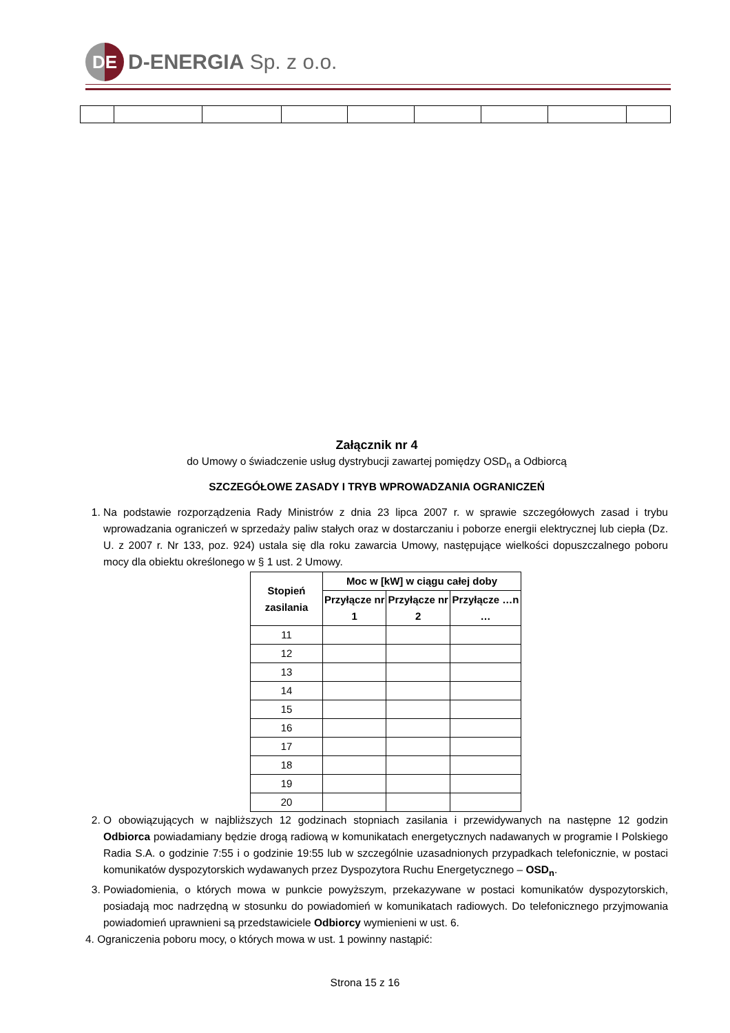DE
D-ENERGIA Sp. z o.o.
Załącznik nr 4
do Umowy o świadczenie usług dystrybucji zawartej pomiędzy OSD<sub>n</sub> a Odbiorcą
SZCZEGÓŁOWE ZASADY I TRYB WPROWADZANIA OGRANICZEŃ
1. Na podstawie rozporządzenia Rady Ministrów z dnia 23 lipca 2007 r. w sprawie szczegółowych zasad i trybu wprowadzania ograniczeń w sprzedaży paliw stałych oraz w dostarczaniu i poborze energii elektrycznej lub ciepła (Dz. U. z 2007 r. Nr 133, poz. 924) ustala się dla roku zawarcia Umowy, następujące wielkości dopuszczalnego poboru mocy dla obiektu określonego w § 1 ust. 2 Umowy.
| Stopień zasilania | Moc w [kW] w ciągu całej doby | | |
| --- | --- | --- | --- |
| | Przyłącze nr 1 | Przyłącze nr 2 | Przyłącze …n … |
| 11 | | | |
| 12 | | | |
| 13 | | | |
| 14 | | | |
| 15 | | | |
| 16 | | | |
| 17 | | | |
| 18 | | | |
| 19 | | | |
| 20 | | | |
2. O obowiązujących w najbliższych 12 godzinach stopniach zasilania i przewidywanych na następne 12 godzin Odbiorca powiadamiany będzie drogą radiową w komunikatach energetycznych nadawanych w programie I Polskiego Radia S.A. o godzinie 7:55 i o godzinie 19:55 lub w szczególnie uzasadnionych przypadkach telefonicznie, w postaci komunikatów dyspozytorskich wydawanych przez Dyspozytora Ruchu Energetycznego – OSD<sub>n</sub>.
3. Powiadomienia, o których mowa w punkcie powyższym, przekazywane w postaci komunikatów dyspozytorskich, posiadają moc nadrzędną w stosunku do powiadomień w komunikatach radiowych. Do telefonicznego przyjmowania powiadomień uprawnieni są przedstawiciele Odbiorcy wymienieni w ust. 6.
4. Ograniczenia poboru mocy, o których mowa w ust. 1 powinny nastąpić:
Strona 15 z 16